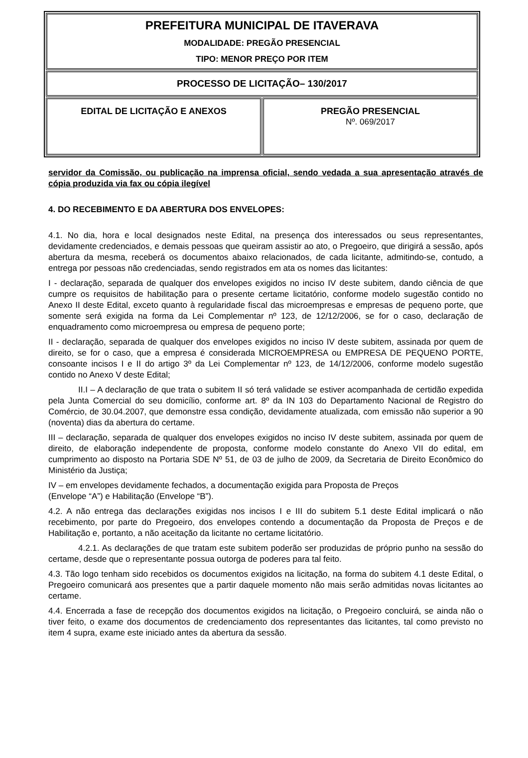| PREFEITURA MUNICIPAL DE ITAVERAVA MODALIDADE: PREGÃO PRESENCIAL TIPO: MENOR PREÇO POR ITEM | |
| PROCESSO DE LICITAÇÃO– 130/2017 | |
| EDITAL DE LICITAÇÃO E ANEXOS | PREGÃO PRESENCIAL Nº. 069/2017 |
servidor da Comissão, ou publicação na imprensa oficial, sendo vedada a sua apresentação através de cópia produzida via fax ou cópia ilegível
4. DO RECEBIMENTO E DA ABERTURA DOS ENVELOPES:
4.1. No dia, hora e local designados neste Edital, na presença dos interessados ou seus representantes, devidamente credenciados, e demais pessoas que queiram assistir ao ato, o Pregoeiro, que dirigirá a sessão, após abertura da mesma, receberá os documentos abaixo relacionados, de cada licitante, admitindo-se, contudo, a entrega por pessoas não credenciadas, sendo registrados em ata os nomes das licitantes:
I - declaração, separada de qualquer dos envelopes exigidos no inciso IV deste subitem, dando ciência de que cumpre os requisitos de habilitação para o presente certame licitatório, conforme modelo sugestão contido no Anexo II deste Edital, exceto quanto à regularidade fiscal das microempresas e empresas de pequeno porte, que somente será exigida na forma da Lei Complementar nº 123, de 12/12/2006, se for o caso, declaração de enquadramento como microempresa ou empresa de pequeno porte;
II - declaração, separada de qualquer dos envelopes exigidos no inciso IV deste subitem, assinada por quem de direito, se for o caso, que a empresa é considerada MICROEMPRESA ou EMPRESA DE PEQUENO PORTE, consoante incisos I e II do artigo 3º da Lei Complementar nº 123, de 14/12/2006, conforme modelo sugestão contido no Anexo V deste Edital;
II.I – A declaração de que trata o subitem II só terá validade se estiver acompanhada de certidão expedida pela Junta Comercial do seu domicílio, conforme art. 8º da IN 103 do Departamento Nacional de Registro do Comércio, de 30.04.2007, que demonstre essa condição, devidamente atualizada, com emissão não superior a 90 (noventa) dias da abertura do certame.
III – declaração, separada de qualquer dos envelopes exigidos no inciso IV deste subitem, assinada por quem de direito, de elaboração independente de proposta, conforme modelo constante do Anexo VII do edital, em cumprimento ao disposto na Portaria SDE Nº 51, de 03 de julho de 2009, da Secretaria de Direito Econômico do Ministério da Justiça;
IV – em envelopes devidamente fechados, a documentação exigida para Proposta de Preços
(Envelope “A”) e Habilitação (Envelope “B”).
4.2. A não entrega das declarações exigidas nos incisos I e III do subitem 5.1 deste Edital implicará o não recebimento, por parte do Pregoeiro, dos envelopes contendo a documentação da Proposta de Preços e de Habilitação e, portanto, a não aceitação da licitante no certame licitatório.
4.2.1. As declarações de que tratam este subitem poderão ser produzidas de próprio punho na sessão do certame, desde que o representante possua outorga de poderes para tal feito.
4.3. Tão logo tenham sido recebidos os documentos exigidos na licitação, na forma do subitem 4.1 deste Edital, o Pregoeiro comunicará aos presentes que a partir daquele momento não mais serão admitidas novas licitantes ao certame.
4.4. Encerrada a fase de recepção dos documentos exigidos na licitação, o Pregoeiro concluirá, se ainda não o tiver feito, o exame dos documentos de credenciamento dos representantes das licitantes, tal como previsto no item 4 supra, exame este iniciado antes da abertura da sessão.